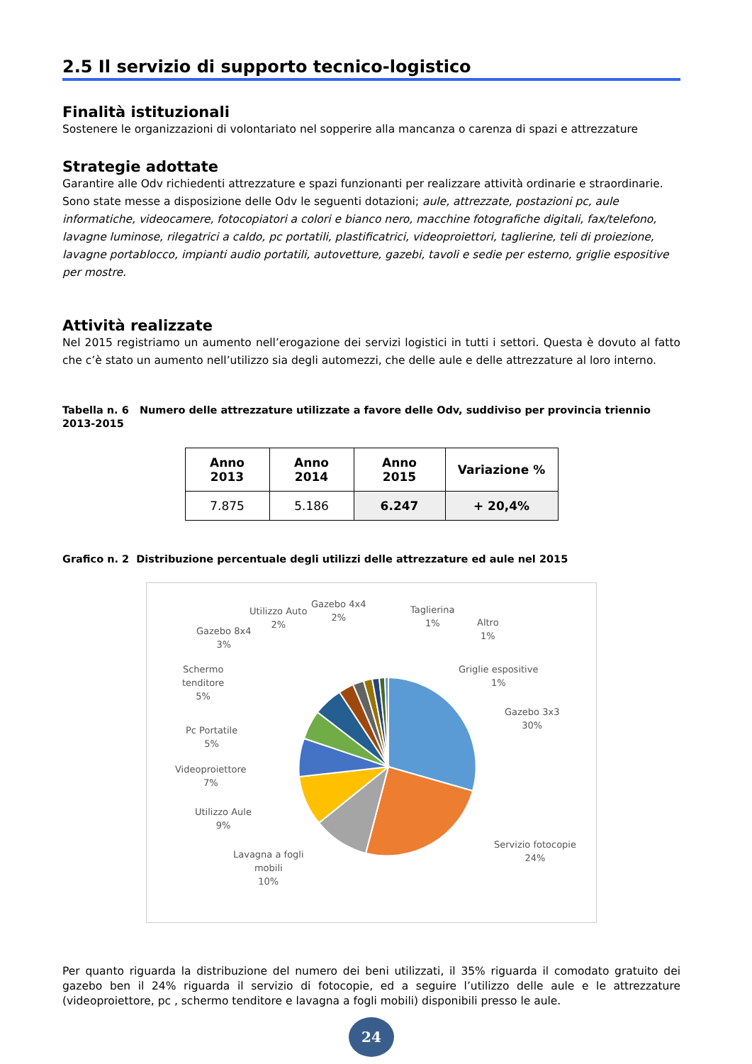2.5 Il servizio di supporto tecnico-logistico
Finalità istituzionali
Sostenere le organizzazioni di volontariato nel sopperire alla mancanza o carenza di spazi e attrezzature
Strategie adottate
Garantire alle Odv richiedenti attrezzature e spazi funzionanti per realizzare attività ordinarie e straordinarie. Sono state messe a disposizione delle Odv le seguenti dotazioni; aule, attrezzate, postazioni pc, aule informatiche, videocamere, fotocopiatori a colori e bianco nero, macchine fotografiche digitali, fax/telefono, lavagne luminose, rilegatrici a caldo, pc portatili, plastificatrici, videoproiettori, taglierine, teli di proiezione, lavagne portablocco, impianti audio portatili, autovetture, gazebi, tavoli e sedie per esterno, griglie espositive per mostre.
Attività realizzate
Nel 2015 registriamo un aumento nell’erogazione dei servizi logistici in tutti i settori. Questa è dovuto al fatto che c’è stato un aumento nell’utilizzo sia degli automezzi, che delle aule e delle attrezzature al loro interno.
Tabella n. 6 Numero delle attrezzature utilizzate a favore delle Odv, suddiviso per provincia triennio 2013-2015
| Anno 2013 | Anno 2014 | Anno 2015 | Variazione % |
| --- | --- | --- | --- |
| 7.875 | 5.186 | 6.247 | + 20,4% |
Grafico n. 2 Distribuzione percentuale degli utilizzi delle attrezzature ed aule nel 2015
Utilizzo Auto
2%
Gazebo 4x4
2%
Taglierina
1%
Altro
1%
Gazebo 8x4
3%
Griglie espositive
1%
Schermo
tenditore
5%
Gazebo 3x3
30%
Pc Portatile
5%
Videoproiettore
7%
Utilizzo Aule
9%
Servizio fotocopie
24%
Lavagna a fogli
mobili
10%
Per quanto riguarda la distribuzione del numero dei beni utilizzati, il 35% riguarda il comodato gratuito dei gazebo ben il 24% riguarda il servizio di fotocopie, ed a seguire l’utilizzo delle aule e le attrezzature (videoproiettore, pc , schermo tenditore e lavagna a fogli mobili) disponibili presso le aule.
24